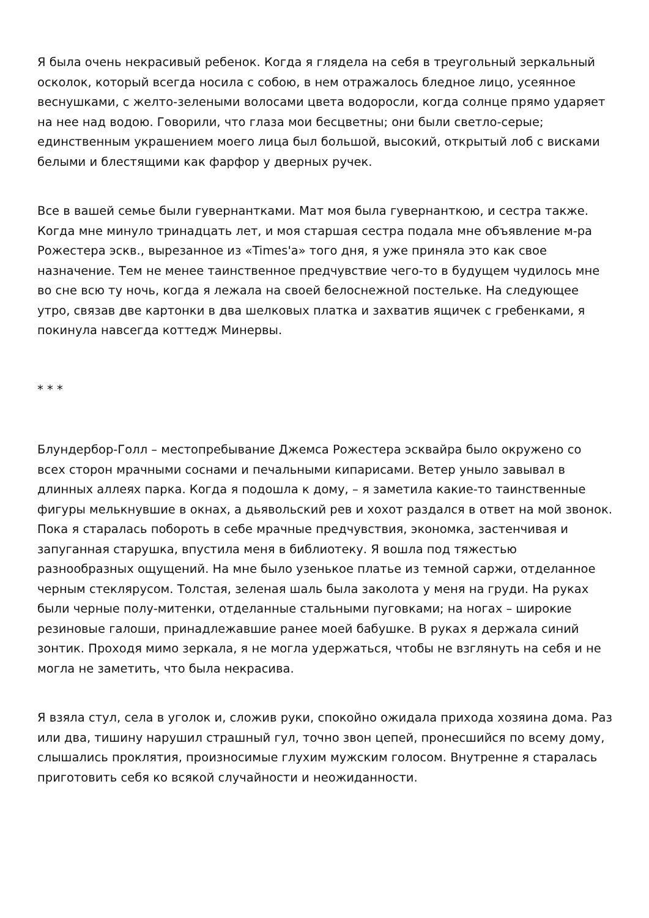Я была очень некрасивый ребенок. Когда я глядела на себя в треугольный зеркальный осколок, который всегда носила с собою, в нем отражалось бледное лицо, усеянное веснушками, с желто-зелеными волосами цвета водоросли, когда солнце прямо ударяет на нее над водою. Говорили, что глаза мои бесцветны; они были светло-серые; единственным украшением моего лица был большой, высокий, открытый лоб с висками белыми и блестящими как фарфор у дверных ручек.
Все в вашей семье были гувернантками. Мат моя была гувернанткою, и сестра также. Когда мне минуло тринадцать лет, и моя старшая сестра подала мне объявление м-ра Рожестера эскв., вырезанное из «Times'а» того дня, я уже приняла это как свое назначение. Тем не менее таинственное предчувствие чего-то в будущем чудилось мне во сне всю ту ночь, когда я лежала на своей белоснежной постельке. На следующее утро, связав две картонки в два шелковых платка и захватив ящичек с гребенками, я покинула навсегда коттедж Минервы.
* * *
Блундербор-Голл – местопребывание Джемса Рожестера эсквайра было окружено со всех сторон мрачными соснами и печальными кипарисами. Ветер уныло завывал в длинных аллеях парка. Когда я подошла к дому, – я заметила какие-то таинственные фигуры мелькнувшие в окнах, а дьявольский рев и хохот раздался в ответ на мой звонок. Пока я старалась побороть в себе мрачные предчувствия, экономка, застенчивая и запуганная старушка, впустила меня в библиотеку. Я вошла под тяжестью разнообразных ощущений. На мне было узенькое платье из темной саржи, отделанное черным стеклярусом. Толстая, зеленая шаль была заколота у меня на груди. На руках были черные полу-митенки, отделанные стальными пуговками; на ногах – широкие резиновые галоши, принадлежавшие ранее моей бабушке. В руках я держала синий зонтик. Проходя мимо зеркала, я не могла удержаться, чтобы не взглянуть на себя и не могла не заметить, что была некрасива.
Я взяла стул, села в уголок и, сложив руки, спокойно ожидала прихода хозяина дома. Раз или два, тишину нарушил страшный гул, точно звон цепей, пронесшийся по всему дому, слышались проклятия, произносимые глухим мужским голосом. Внутренне я старалась приготовить себя ко всякой случайности и неожиданности.